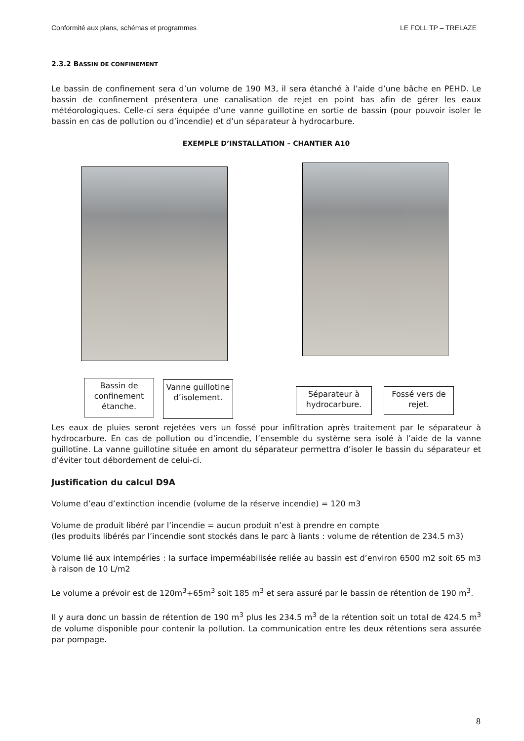Conformité aux plans, schémas et programmes LE FOLL TP – TRELAZE
2.3.2 BASSIN DE CONFINEMENT
Le bassin de confinement sera d’un volume de 190 M3, il sera étanché à l’aide d’une bâche en PEHD. Le bassin de confinement présentera une canalisation de rejet en point bas afin de gérer les eaux météorologiques. Celle-ci sera équipée d’une vanne guillotine en sortie de bassin (pour pouvoir isoler le bassin en cas de pollution ou d’incendie) et d’un séparateur à hydrocarbure.
EXEMPLE D’INSTALLATION – CHANTIER A10
Bassin de confinement étanche.
Vanne guillotine d’isolement.
Séparateur à hydrocarbure.
Fossé vers de rejet.
Les eaux de pluies seront rejetées vers un fossé pour infiltration après traitement par le séparateur à hydrocarbure. En cas de pollution ou d’incendie, l’ensemble du système sera isolé à l’aide de la vanne guillotine. La vanne guillotine située en amont du séparateur permettra d’isoler le bassin du séparateur et d’éviter tout débordement de celui-ci.
Justification du calcul D9A
Volume d’eau d’extinction incendie (volume de la réserve incendie) = 120 m3
Volume de produit libéré par l’incendie = aucun produit n’est à prendre en compte
(les produits libérés par l’incendie sont stockés dans le parc à liants : volume de rétention de 234.5 m3)
Volume lié aux intempéries : la surface imperméabilisée reliée au bassin est d’environ 6500 m2 soit 65 m3 à raison de 10 L/m2
Le volume a prévoir est de 120m<sup>3</sup>+65m<sup>3</sup> soit 185 m<sup>3</sup> et sera assuré par le bassin de rétention de 190 m<sup>3</sup>.
Il y aura donc un bassin de rétention de 190 m<sup>3</sup> plus les 234.5 m<sup>3</sup> de la rétention soit un total de 424.5 m<sup>3</sup> de volume disponible pour contenir la pollution. La communication entre les deux rétentions sera assurée par pompage.
8